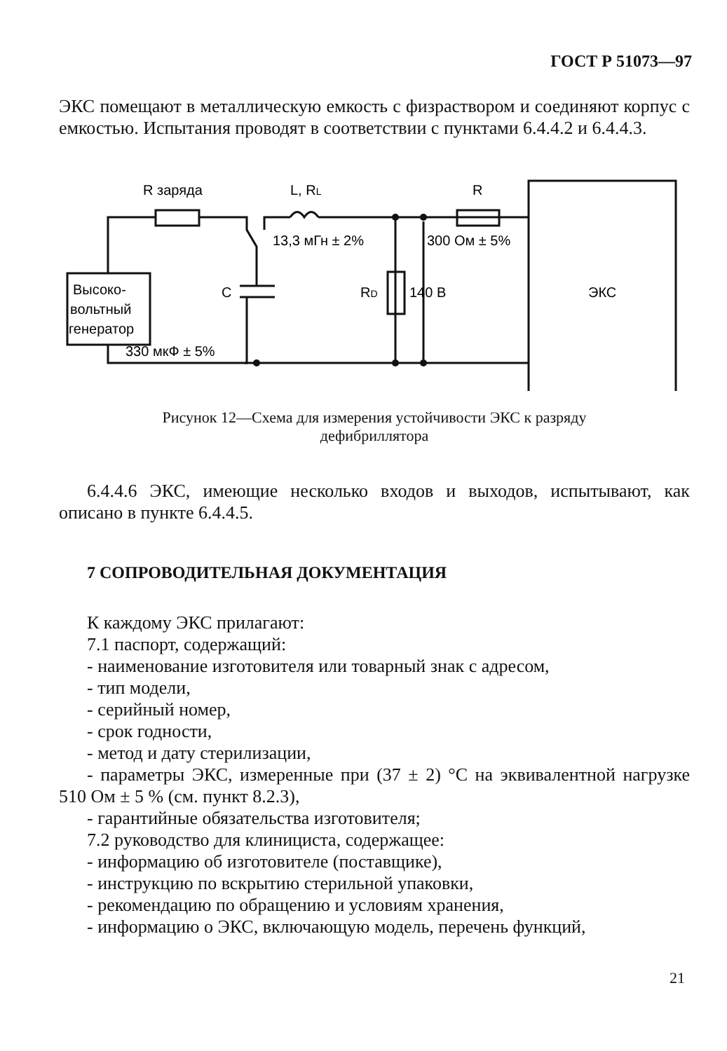ГОСТ Р 51073—97
ЭКС помещают в металлическую емкость с физраствором и соединяют корпус с емкостью. Испытания проводят в соответствии с пунктами 6.4.4.2 и 6.4.4.3.
R заряда
L, RL
R
13,3 мГн ± 2%
300 Ом ± 5%
Высоко-
вольтный
генератор
С
RD
140 В
ЭКС
330 мкФ ± 5%
Рисунок 12—Схема для измерения устойчивости ЭКС к разряду
дефибриллятора
6.4.4.6 ЭКС, имеющие несколько входов и выходов, испытывают, как описано в пункте 6.4.4.5.
7 СОПРОВОДИТЕЛЬНАЯ ДОКУМЕНТАЦИЯ
К каждому ЭКС прилагают:
7.1 паспорт, содержащий:
- наименование изготовителя или товарный знак с адресом,
- тип модели,
- серийный номер,
- срок годности,
- метод и дату стерилизации,
- параметры ЭКС, измеренные при (37 ± 2) °С на эквивалентной нагрузке 510 Ом ± 5 % (см. пункт 8.2.3),
- гарантийные обязательства изготовителя;
7.2 руководство для клинициста, содержащее:
- информацию об изготовителе (поставщике),
- инструкцию по вскрытию стерильной упаковки,
- рекомендацию по обращению и условиям хранения,
- информацию о ЭКС, включающую модель, перечень функций,
21